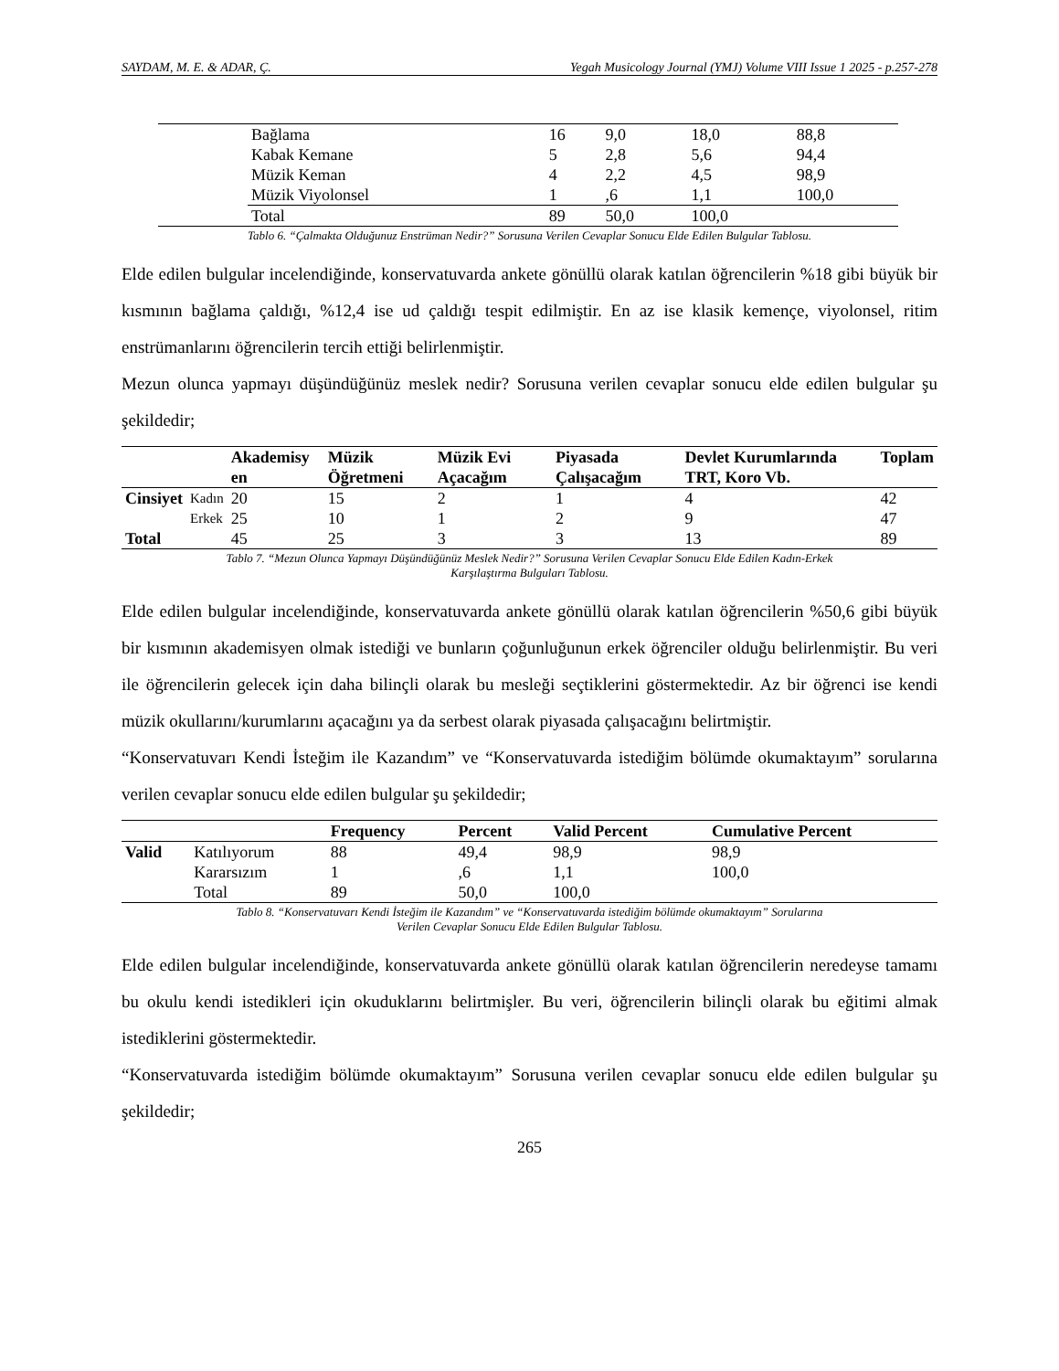SAYDAM, M. E. & ADAR, Ç. Yegah Musicology Journal (YMJ) Volume VIII Issue 1 2025 - p.257-278
| | Bağlama | 16 | 9,0 | 18,0 | 88,8 |
| | Kabak Kemane | 5 | 2,8 | 5,6 | 94,4 |
| | Müzik Keman | 4 | 2,2 | 4,5 | 98,9 |
| | Müzik Viyolonsel | 1 | ,6 | 1,1 | 100,0 |
| | Total | 89 | 50,0 | 100,0 | |
Tablo 6. “Çalmakta Olduğunuz Enstrüman Nedir?” Sorusuna Verilen Cevaplar Sonucu Elde Edilen Bulgular Tablosu.
Elde edilen bulgular incelendiğinde, konservatuvarda ankete gönüllü olarak katılan öğrencilerin %18 gibi büyük bir kısmının bağlama çaldığı, %12,4 ise ud çaldığı tespit edilmiştir. En az ise klasik kemençe, viyolonsel, ritim enstrümanlarını öğrencilerin tercih ettiği belirlenmiştir.
Mezun olunca yapmayı düşündüğünüz meslek nedir? Sorusuna verilen cevaplar sonucu elde edilen bulgular şu şekildedir;
| | | Akademisy en | Müzik Öğretmeni | Müzik Evi Açacağım | Piyasada Çalışacağım | Devlet Kurumlarında TRT, Koro Vb. | Toplam |
| --- | --- | --- | --- | --- | --- | --- | --- |
| Cinsiyet | Kadın | 20 | 15 | 2 | 1 | 4 | 42 |
| | Erkek | 25 | 10 | 1 | 2 | 9 | 47 |
| Total | | 45 | 25 | 3 | 3 | 13 | 89 |
Tablo 7. “Mezun Olunca Yapmayı Düşündüğünüz Meslek Nedir?” Sorusuna Verilen Cevaplar Sonucu Elde Edilen Kadın-Erkek
Karşılaştırma Bulguları Tablosu.
Elde edilen bulgular incelendiğinde, konservatuvarda ankete gönüllü olarak katılan öğrencilerin %50,6 gibi büyük bir kısmının akademisyen olmak istediği ve bunların çoğunluğunun erkek öğrenciler olduğu belirlenmiştir. Bu veri ile öğrencilerin gelecek için daha bilinçli olarak bu mesleği seçtiklerini göstermektedir. Az bir öğrenci ise kendi müzik okullarını/kurumlarını açacağını ya da serbest olarak piyasada çalışacağını belirtmiştir.
“Konservatuvarı Kendi İsteğim ile Kazandım” ve “Konservatuvarda istediğim bölümde okumaktayım” sorularına verilen cevaplar sonucu elde edilen bulgular şu şekildedir;
| | | Frequency | Percent | Valid Percent | Cumulative Percent |
| --- | --- | --- | --- | --- | --- |
| Valid | Katılıyorum | 88 | 49,4 | 98,9 | 98,9 |
| | Kararsızım | 1 | ,6 | 1,1 | 100,0 |
| | Total | 89 | 50,0 | 100,0 | |
Tablo 8. “Konservatuvarı Kendi İsteğim ile Kazandım” ve “Konservatuvarda istediğim bölümde okumaktayım” Sorularına
Verilen Cevaplar Sonucu Elde Edilen Bulgular Tablosu.
Elde edilen bulgular incelendiğinde, konservatuvarda ankete gönüllü olarak katılan öğrencilerin neredeyse tamamı bu okulu kendi istedikleri için okuduklarını belirtmişler. Bu veri, öğrencilerin bilinçli olarak bu eğitimi almak istediklerini göstermektedir.
“Konservatuvarda istediğim bölümde okumaktayım” Sorusuna verilen cevaplar sonucu elde edilen bulgular şu şekildedir;
265